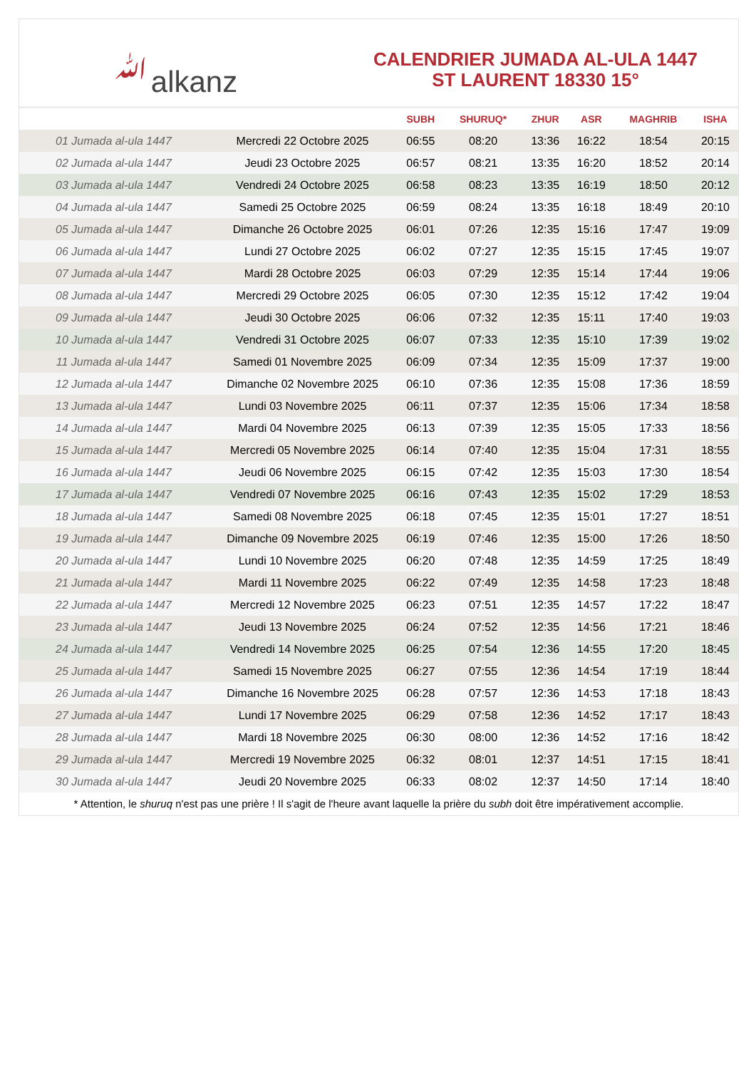ﷲalkanz
CALENDRIER JUMADA AL-ULA 1447
ST LAURENT 18330 15°
| | | SUBH | SHURUQ* | ZHUR | ASR | MAGHRIB | ISHA |
| --- | --- | --- | --- | --- | --- | --- | --- |
| 01 Jumada al-ula 1447 | Mercredi 22 Octobre 2025 | 06:55 | 08:20 | 13:36 | 16:22 | 18:54 | 20:15 |
| 02 Jumada al-ula 1447 | Jeudi 23 Octobre 2025 | 06:57 | 08:21 | 13:35 | 16:20 | 18:52 | 20:14 |
| 03 Jumada al-ula 1447 | Vendredi 24 Octobre 2025 | 06:58 | 08:23 | 13:35 | 16:19 | 18:50 | 20:12 |
| 04 Jumada al-ula 1447 | Samedi 25 Octobre 2025 | 06:59 | 08:24 | 13:35 | 16:18 | 18:49 | 20:10 |
| 05 Jumada al-ula 1447 | Dimanche 26 Octobre 2025 | 06:01 | 07:26 | 12:35 | 15:16 | 17:47 | 19:09 |
| 06 Jumada al-ula 1447 | Lundi 27 Octobre 2025 | 06:02 | 07:27 | 12:35 | 15:15 | 17:45 | 19:07 |
| 07 Jumada al-ula 1447 | Mardi 28 Octobre 2025 | 06:03 | 07:29 | 12:35 | 15:14 | 17:44 | 19:06 |
| 08 Jumada al-ula 1447 | Mercredi 29 Octobre 2025 | 06:05 | 07:30 | 12:35 | 15:12 | 17:42 | 19:04 |
| 09 Jumada al-ula 1447 | Jeudi 30 Octobre 2025 | 06:06 | 07:32 | 12:35 | 15:11 | 17:40 | 19:03 |
| 10 Jumada al-ula 1447 | Vendredi 31 Octobre 2025 | 06:07 | 07:33 | 12:35 | 15:10 | 17:39 | 19:02 |
| 11 Jumada al-ula 1447 | Samedi 01 Novembre 2025 | 06:09 | 07:34 | 12:35 | 15:09 | 17:37 | 19:00 |
| 12 Jumada al-ula 1447 | Dimanche 02 Novembre 2025 | 06:10 | 07:36 | 12:35 | 15:08 | 17:36 | 18:59 |
| 13 Jumada al-ula 1447 | Lundi 03 Novembre 2025 | 06:11 | 07:37 | 12:35 | 15:06 | 17:34 | 18:58 |
| 14 Jumada al-ula 1447 | Mardi 04 Novembre 2025 | 06:13 | 07:39 | 12:35 | 15:05 | 17:33 | 18:56 |
| 15 Jumada al-ula 1447 | Mercredi 05 Novembre 2025 | 06:14 | 07:40 | 12:35 | 15:04 | 17:31 | 18:55 |
| 16 Jumada al-ula 1447 | Jeudi 06 Novembre 2025 | 06:15 | 07:42 | 12:35 | 15:03 | 17:30 | 18:54 |
| 17 Jumada al-ula 1447 | Vendredi 07 Novembre 2025 | 06:16 | 07:43 | 12:35 | 15:02 | 17:29 | 18:53 |
| 18 Jumada al-ula 1447 | Samedi 08 Novembre 2025 | 06:18 | 07:45 | 12:35 | 15:01 | 17:27 | 18:51 |
| 19 Jumada al-ula 1447 | Dimanche 09 Novembre 2025 | 06:19 | 07:46 | 12:35 | 15:00 | 17:26 | 18:50 |
| 20 Jumada al-ula 1447 | Lundi 10 Novembre 2025 | 06:20 | 07:48 | 12:35 | 14:59 | 17:25 | 18:49 |
| 21 Jumada al-ula 1447 | Mardi 11 Novembre 2025 | 06:22 | 07:49 | 12:35 | 14:58 | 17:23 | 18:48 |
| 22 Jumada al-ula 1447 | Mercredi 12 Novembre 2025 | 06:23 | 07:51 | 12:35 | 14:57 | 17:22 | 18:47 |
| 23 Jumada al-ula 1447 | Jeudi 13 Novembre 2025 | 06:24 | 07:52 | 12:35 | 14:56 | 17:21 | 18:46 |
| 24 Jumada al-ula 1447 | Vendredi 14 Novembre 2025 | 06:25 | 07:54 | 12:36 | 14:55 | 17:20 | 18:45 |
| 25 Jumada al-ula 1447 | Samedi 15 Novembre 2025 | 06:27 | 07:55 | 12:36 | 14:54 | 17:19 | 18:44 |
| 26 Jumada al-ula 1447 | Dimanche 16 Novembre 2025 | 06:28 | 07:57 | 12:36 | 14:53 | 17:18 | 18:43 |
| 27 Jumada al-ula 1447 | Lundi 17 Novembre 2025 | 06:29 | 07:58 | 12:36 | 14:52 | 17:17 | 18:43 |
| 28 Jumada al-ula 1447 | Mardi 18 Novembre 2025 | 06:30 | 08:00 | 12:36 | 14:52 | 17:16 | 18:42 |
| 29 Jumada al-ula 1447 | Mercredi 19 Novembre 2025 | 06:32 | 08:01 | 12:37 | 14:51 | 17:15 | 18:41 |
| 30 Jumada al-ula 1447 | Jeudi 20 Novembre 2025 | 06:33 | 08:02 | 12:37 | 14:50 | 17:14 | 18:40 |
* Attention, le shuruq n'est pas une prière ! Il s'agit de l'heure avant laquelle la prière du subh doit être impérativement accomplie.